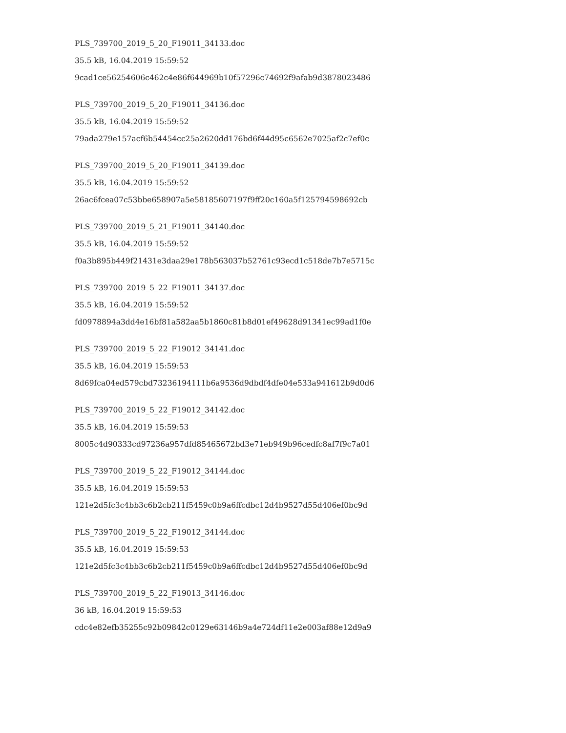PLS_739700_2019_5_20_F19011_34133.doc
35.5 kB, 16.04.2019 15:59:52
9cad1ce56254606c462c4e86f644969b10f57296c74692f9afab9d3878023486
PLS_739700_2019_5_20_F19011_34136.doc
35.5 kB, 16.04.2019 15:59:52
79ada279e157acf6b54454cc25a2620dd176bd6f44d95c6562e7025af2c7ef0c
PLS_739700_2019_5_20_F19011_34139.doc
35.5 kB, 16.04.2019 15:59:52
26ac6fcea07c53bbe658907a5e58185607197f9ff20c160a5f125794598692cb
PLS_739700_2019_5_21_F19011_34140.doc
35.5 kB, 16.04.2019 15:59:52
f0a3b895b449f21431e3daa29e178b563037b52761c93ecd1c518de7b7e5715c
PLS_739700_2019_5_22_F19011_34137.doc
35.5 kB, 16.04.2019 15:59:52
fd0978894a3dd4e16bf81a582aa5b1860c81b8d01ef49628d91341ec99ad1f0e
PLS_739700_2019_5_22_F19012_34141.doc
35.5 kB, 16.04.2019 15:59:53
8d69fca04ed579cbd73236194111b6a9536d9dbdf4dfe04e533a941612b9d0d6
PLS_739700_2019_5_22_F19012_34142.doc
35.5 kB, 16.04.2019 15:59:53
8005c4d90333cd97236a957dfd85465672bd3e71eb949b96cedfc8af7f9c7a01
PLS_739700_2019_5_22_F19012_34144.doc
35.5 kB, 16.04.2019 15:59:53
121e2d5fc3c4bb3c6b2cb211f5459c0b9a6ffcdbc12d4b9527d55d406ef0bc9d
PLS_739700_2019_5_22_F19012_34144.doc
35.5 kB, 16.04.2019 15:59:53
121e2d5fc3c4bb3c6b2cb211f5459c0b9a6ffcdbc12d4b9527d55d406ef0bc9d
PLS_739700_2019_5_22_F19013_34146.doc
36 kB, 16.04.2019 15:59:53
cdc4e82efb35255c92b09842c0129e63146b9a4e724df11e2e003af88e12d9a9